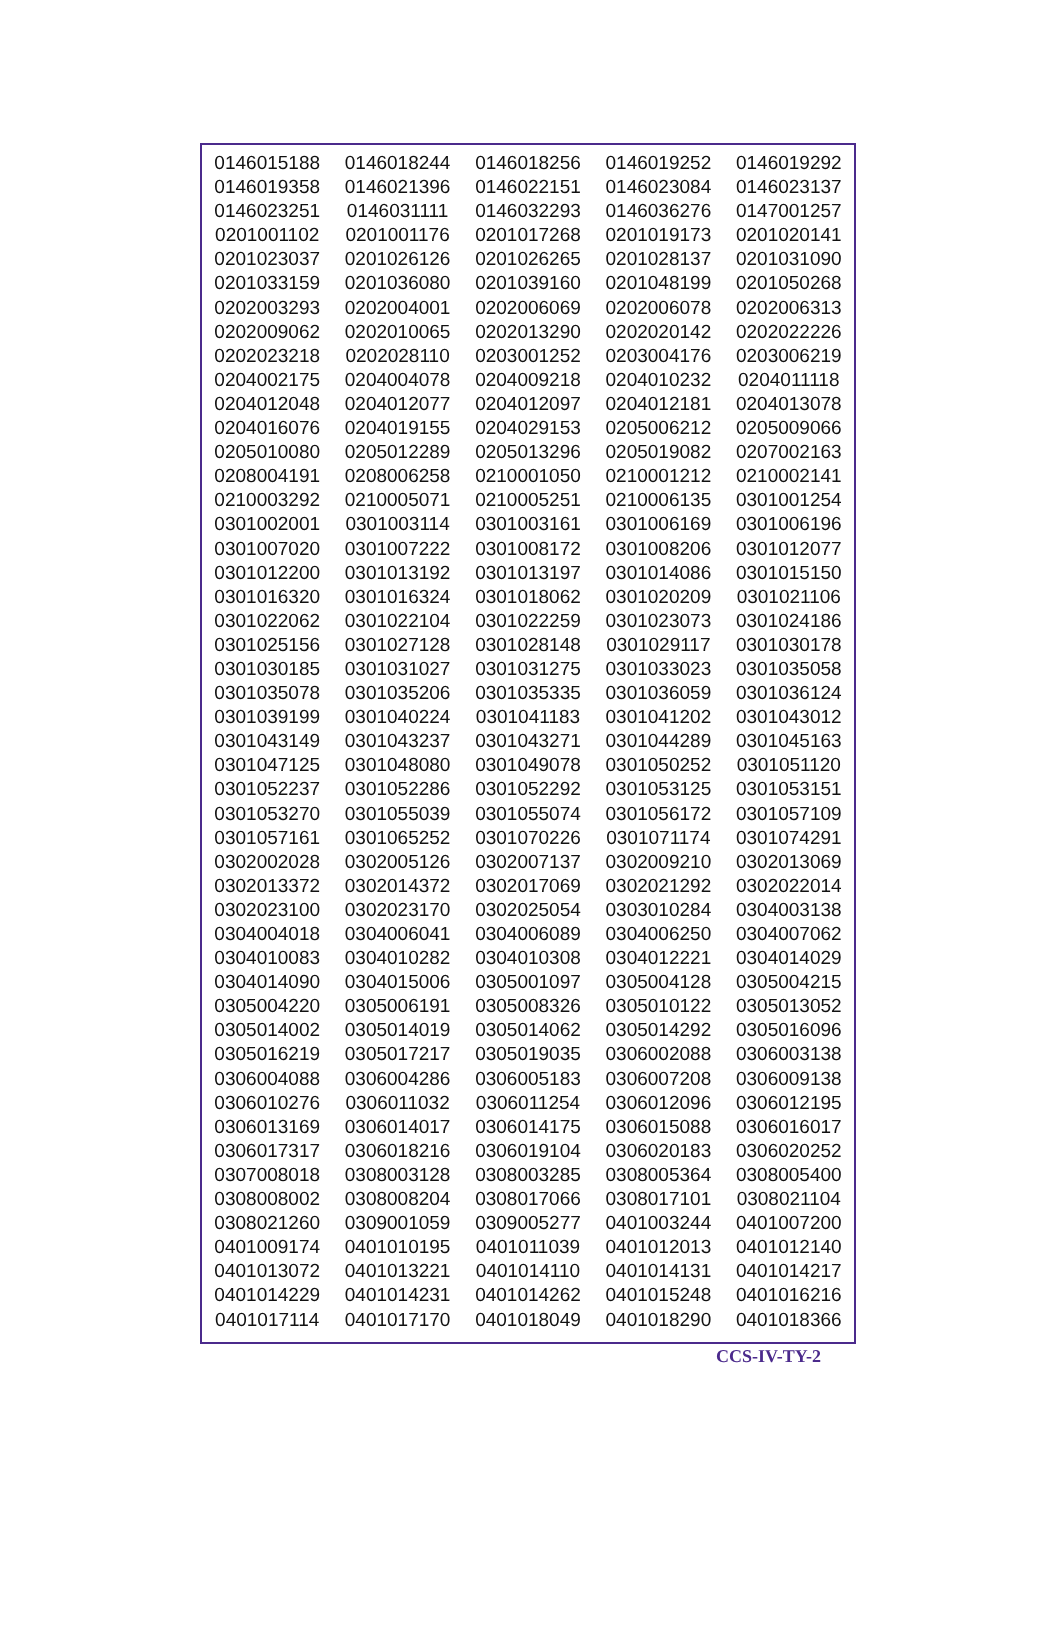| 0146015188 | 0146018244 | 0146018256 | 0146019252 | 0146019292 |
| 0146019358 | 0146021396 | 0146022151 | 0146023084 | 0146023137 |
| 0146023251 | 0146031111 | 0146032293 | 0146036276 | 0147001257 |
| 0201001102 | 0201001176 | 0201017268 | 0201019173 | 0201020141 |
| 0201023037 | 0201026126 | 0201026265 | 0201028137 | 0201031090 |
| 0201033159 | 0201036080 | 0201039160 | 0201048199 | 0201050268 |
| 0202003293 | 0202004001 | 0202006069 | 0202006078 | 0202006313 |
| 0202009062 | 0202010065 | 0202013290 | 0202020142 | 0202022226 |
| 0202023218 | 0202028110 | 0203001252 | 0203004176 | 0203006219 |
| 0204002175 | 0204004078 | 0204009218 | 0204010232 | 0204011118 |
| 0204012048 | 0204012077 | 0204012097 | 0204012181 | 0204013078 |
| 0204016076 | 0204019155 | 0204029153 | 0205006212 | 0205009066 |
| 0205010080 | 0205012289 | 0205013296 | 0205019082 | 0207002163 |
| 0208004191 | 0208006258 | 0210001050 | 0210001212 | 0210002141 |
| 0210003292 | 0210005071 | 0210005251 | 0210006135 | 0301001254 |
| 0301002001 | 0301003114 | 0301003161 | 0301006169 | 0301006196 |
| 0301007020 | 0301007222 | 0301008172 | 0301008206 | 0301012077 |
| 0301012200 | 0301013192 | 0301013197 | 0301014086 | 0301015150 |
| 0301016320 | 0301016324 | 0301018062 | 0301020209 | 0301021106 |
| 0301022062 | 0301022104 | 0301022259 | 0301023073 | 0301024186 |
| 0301025156 | 0301027128 | 0301028148 | 0301029117 | 0301030178 |
| 0301030185 | 0301031027 | 0301031275 | 0301033023 | 0301035058 |
| 0301035078 | 0301035206 | 0301035335 | 0301036059 | 0301036124 |
| 0301039199 | 0301040224 | 0301041183 | 0301041202 | 0301043012 |
| 0301043149 | 0301043237 | 0301043271 | 0301044289 | 0301045163 |
| 0301047125 | 0301048080 | 0301049078 | 0301050252 | 0301051120 |
| 0301052237 | 0301052286 | 0301052292 | 0301053125 | 0301053151 |
| 0301053270 | 0301055039 | 0301055074 | 0301056172 | 0301057109 |
| 0301057161 | 0301065252 | 0301070226 | 0301071174 | 0301074291 |
| 0302002028 | 0302005126 | 0302007137 | 0302009210 | 0302013069 |
| 0302013372 | 0302014372 | 0302017069 | 0302021292 | 0302022014 |
| 0302023100 | 0302023170 | 0302025054 | 0303010284 | 0304003138 |
| 0304004018 | 0304006041 | 0304006089 | 0304006250 | 0304007062 |
| 0304010083 | 0304010282 | 0304010308 | 0304012221 | 0304014029 |
| 0304014090 | 0304015006 | 0305001097 | 0305004128 | 0305004215 |
| 0305004220 | 0305006191 | 0305008326 | 0305010122 | 0305013052 |
| 0305014002 | 0305014019 | 0305014062 | 0305014292 | 0305016096 |
| 0305016219 | 0305017217 | 0305019035 | 0306002088 | 0306003138 |
| 0306004088 | 0306004286 | 0306005183 | 0306007208 | 0306009138 |
| 0306010276 | 0306011032 | 0306011254 | 0306012096 | 0306012195 |
| 0306013169 | 0306014017 | 0306014175 | 0306015088 | 0306016017 |
| 0306017317 | 0306018216 | 0306019104 | 0306020183 | 0306020252 |
| 0307008018 | 0308003128 | 0308003285 | 0308005364 | 0308005400 |
| 0308008002 | 0308008204 | 0308017066 | 0308017101 | 0308021104 |
| 0308021260 | 0309001059 | 0309005277 | 0401003244 | 0401007200 |
| 0401009174 | 0401010195 | 0401011039 | 0401012013 | 0401012140 |
| 0401013072 | 0401013221 | 0401014110 | 0401014131 | 0401014217 |
| 0401014229 | 0401014231 | 0401014262 | 0401015248 | 0401016216 |
| 0401017114 | 0401017170 | 0401018049 | 0401018290 | 0401018366 |
CCS-IV-TY-2